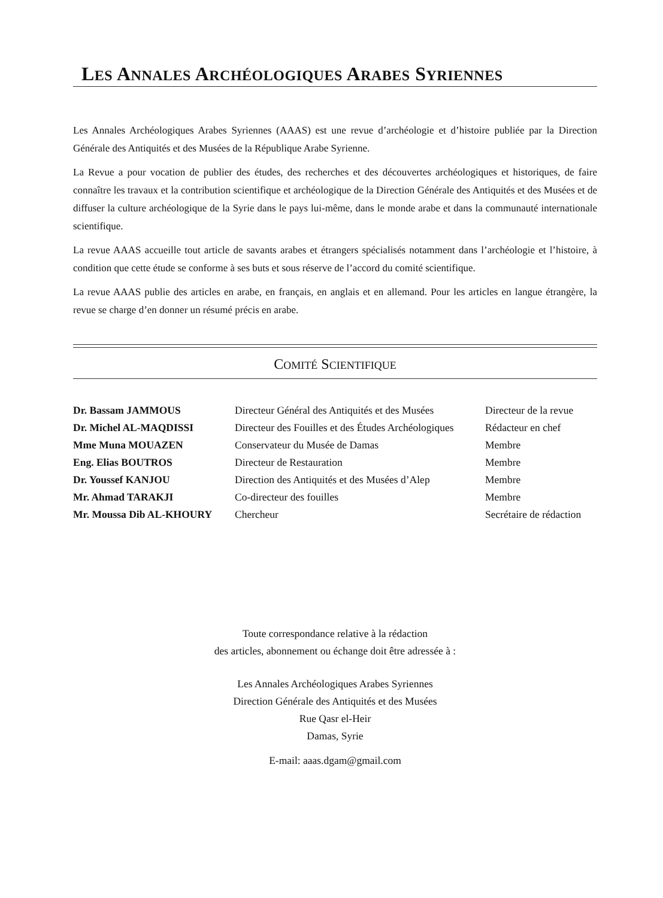LES ANNALES ARCHÉOLOGIQUES ARABES SYRIENNES
Les Annales Archéologiques Arabes Syriennes (AAAS) est une revue d’archéologie et d’histoire publiée par la Direction Générale des Antiquités et des Musées de la République Arabe Syrienne.
La Revue a pour vocation de publier des études, des recherches et des découvertes archéologiques et historiques, de faire connaître les travaux et la contribution scientifique et archéologique de la Direction Générale des Antiquités et des Musées et de diffuser la culture archéologique de la Syrie dans le pays lui-même, dans le monde arabe et dans la communauté internationale scientifique.
La revue AAAS accueille tout article de savants arabes et étrangers spécialisés notamment dans l’archéologie et l’histoire, à condition que cette étude se conforme à ses buts et sous réserve de l’accord du comité scientifique.
La revue AAAS publie des articles en arabe, en français, en anglais et en allemand. Pour les articles en langue étrangère, la revue se charge d’en donner un résumé précis en arabe.
COMITÉ SCIENTIFIQUE
| Dr. Bassam JAMMOUS | Directeur Général des Antiquités et des Musées | Directeur de la revue |
| Dr. Michel AL-MAQDISSI | Directeur des Fouilles et des Études Archéologiques | Rédacteur en chef |
| Mme Muna MOUAZEN | Conservateur du Musée de Damas | Membre |
| Eng. Elias BOUTROS | Directeur de Restauration | Membre |
| Dr. Youssef KANJOU | Direction des Antiquités et des Musées d’Alep | Membre |
| Mr. Ahmad TARAKJI | Co-directeur des fouilles | Membre |
| Mr. Moussa Dib AL-KHOURY | Chercheur | Secrétaire de rédaction |
Toute correspondance relative à la rédaction
des articles, abonnement ou échange doit être adressée à :
Les Annales Archéologiques Arabes Syriennes
Direction Générale des Antiquités et des Musées
Rue Qasr el-Heir
Damas, Syrie
E-mail: aaas.dgam@gmail.com